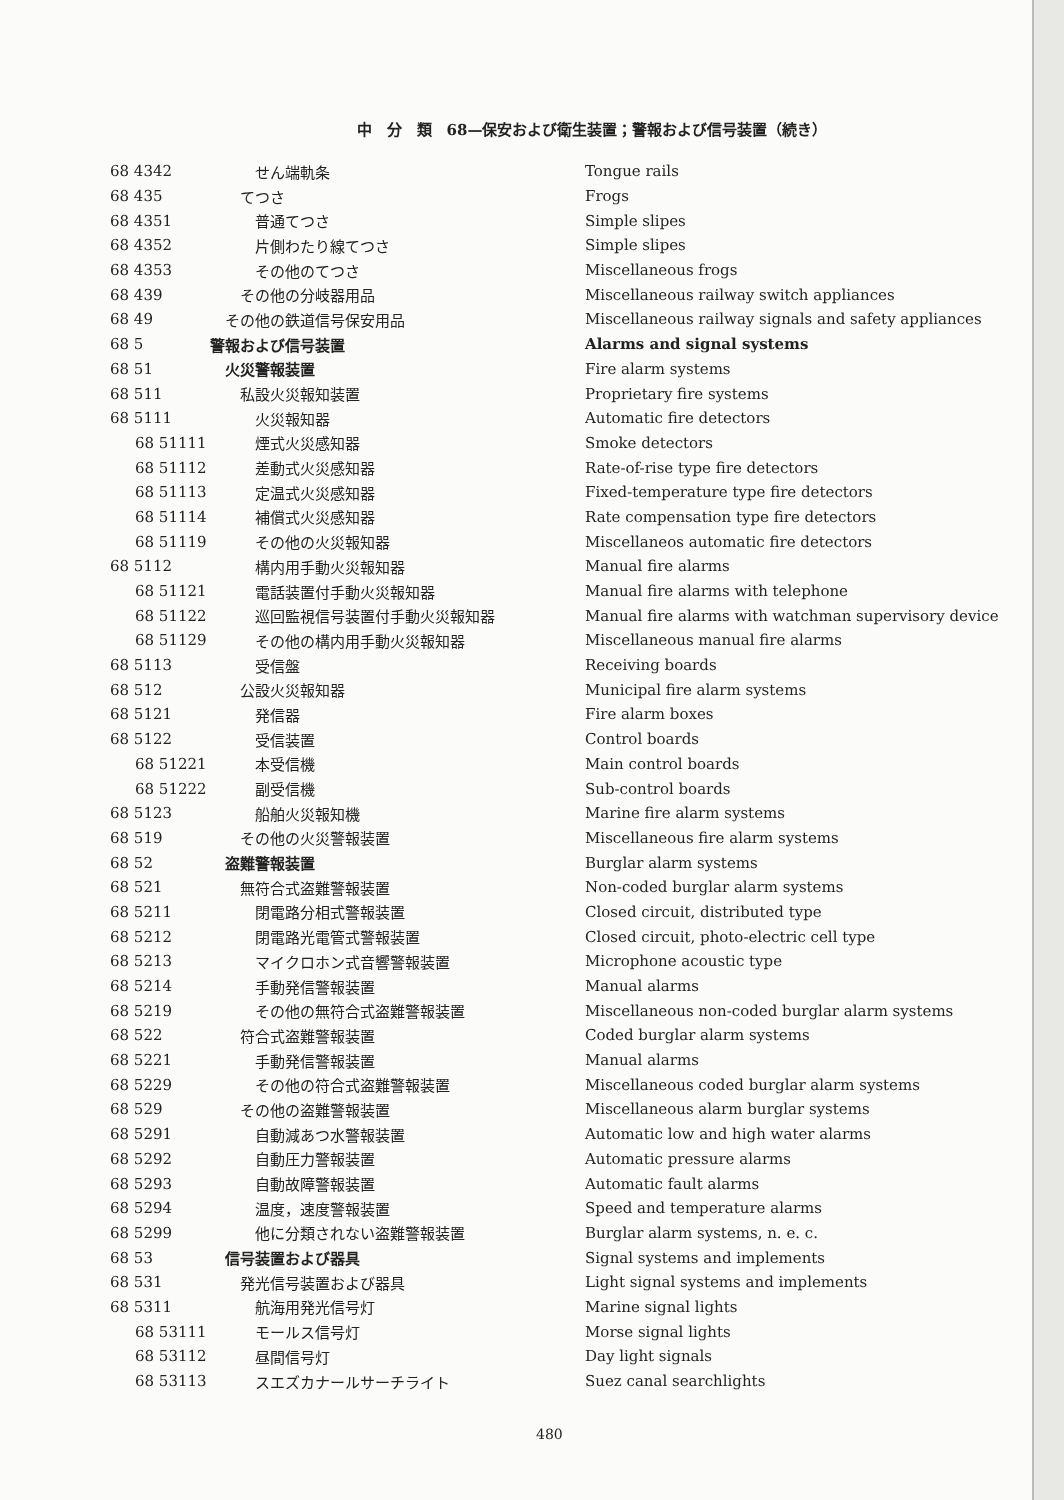中　分　類　68—保安および衛生装置；警報および信号装置（続き）
| 68 4342 | せん端軌条 | Tongue rails |
| 68 435 | てつさ | Frogs |
| 68 4351 | 普通てつさ | Simple slipes |
| 68 4352 | 片側わたり線てつさ | Simple slipes |
| 68 4353 | その他のてつさ | Miscellaneous frogs |
| 68 439 | その他の分岐器用品 | Miscellaneous railway switch appliances |
| 68 49 | その他の鉄道信号保安用品 | Miscellaneous railway signals and safety appliances |
| 68 5 | 警報および信号装置 | Alarms and signal systems |
| 68 51 | 火災警報装置 | Fire alarm systems |
| 68 511 | 私設火災報知装置 | Proprietary fire systems |
| 68 5111 | 火災報知器 | Automatic fire detectors |
| 68 51111 | 煙式火災感知器 | Smoke detectors |
| 68 51112 | 差動式火災感知器 | Rate-of-rise type fire detectors |
| 68 51113 | 定温式火災感知器 | Fixed-temperature type fire detectors |
| 68 51114 | 補償式火災感知器 | Rate compensation type fire detectors |
| 68 51119 | その他の火災報知器 | Miscellaneos automatic fire detectors |
| 68 5112 | 構内用手動火災報知器 | Manual fire alarms |
| 68 51121 | 電話装置付手動火災報知器 | Manual fire alarms with telephone |
| 68 51122 | 巡回監視信号装置付手動火災報知器 | Manual fire alarms with watchman supervisory device |
| 68 51129 | その他の構内用手動火災報知器 | Miscellaneous manual fire alarms |
| 68 5113 | 受信盤 | Receiving boards |
| 68 512 | 公設火災報知器 | Municipal fire alarm systems |
| 68 5121 | 発信器 | Fire alarm boxes |
| 68 5122 | 受信装置 | Control boards |
| 68 51221 | 本受信機 | Main control boards |
| 68 51222 | 副受信機 | Sub-control boards |
| 68 5123 | 船舶火災報知機 | Marine fire alarm systems |
| 68 519 | その他の火災警報装置 | Miscellaneous fire alarm systems |
| 68 52 | 盗難警報装置 | Burglar alarm systems |
| 68 521 | 無符合式盗難警報装置 | Non-coded burglar alarm systems |
| 68 5211 | 閉電路分相式警報装置 | Closed circuit, distributed type |
| 68 5212 | 閉電路光電管式警報装置 | Closed circuit, photo-electric cell type |
| 68 5213 | マイクロホン式音響警報装置 | Microphone acoustic type |
| 68 5214 | 手動発信警報装置 | Manual alarms |
| 68 5219 | その他の無符合式盗難警報装置 | Miscellaneous non-coded burglar alarm systems |
| 68 522 | 符合式盗難警報装置 | Coded burglar alarm systems |
| 68 5221 | 手動発信警報装置 | Manual alarms |
| 68 5229 | その他の符合式盗難警報装置 | Miscellaneous coded burglar alarm systems |
| 68 529 | その他の盗難警報装置 | Miscellaneous alarm burglar systems |
| 68 5291 | 自動減あつ水警報装置 | Automatic low and high water alarms |
| 68 5292 | 自動圧力警報装置 | Automatic pressure alarms |
| 68 5293 | 自動故障警報装置 | Automatic fault alarms |
| 68 5294 | 温度，速度警報装置 | Speed and temperature alarms |
| 68 5299 | 他に分類されない盗難警報装置 | Burglar alarm systems, n. e. c. |
| 68 53 | 信号装置および器具 | Signal systems and implements |
| 68 531 | 発光信号装置および器具 | Light signal systems and implements |
| 68 5311 | 航海用発光信号灯 | Marine signal lights |
| 68 53111 | モールス信号灯 | Morse signal lights |
| 68 53112 | 昼間信号灯 | Day light signals |
| 68 53113 | スエズカナールサーチライト | Suez canal searchlights |
480